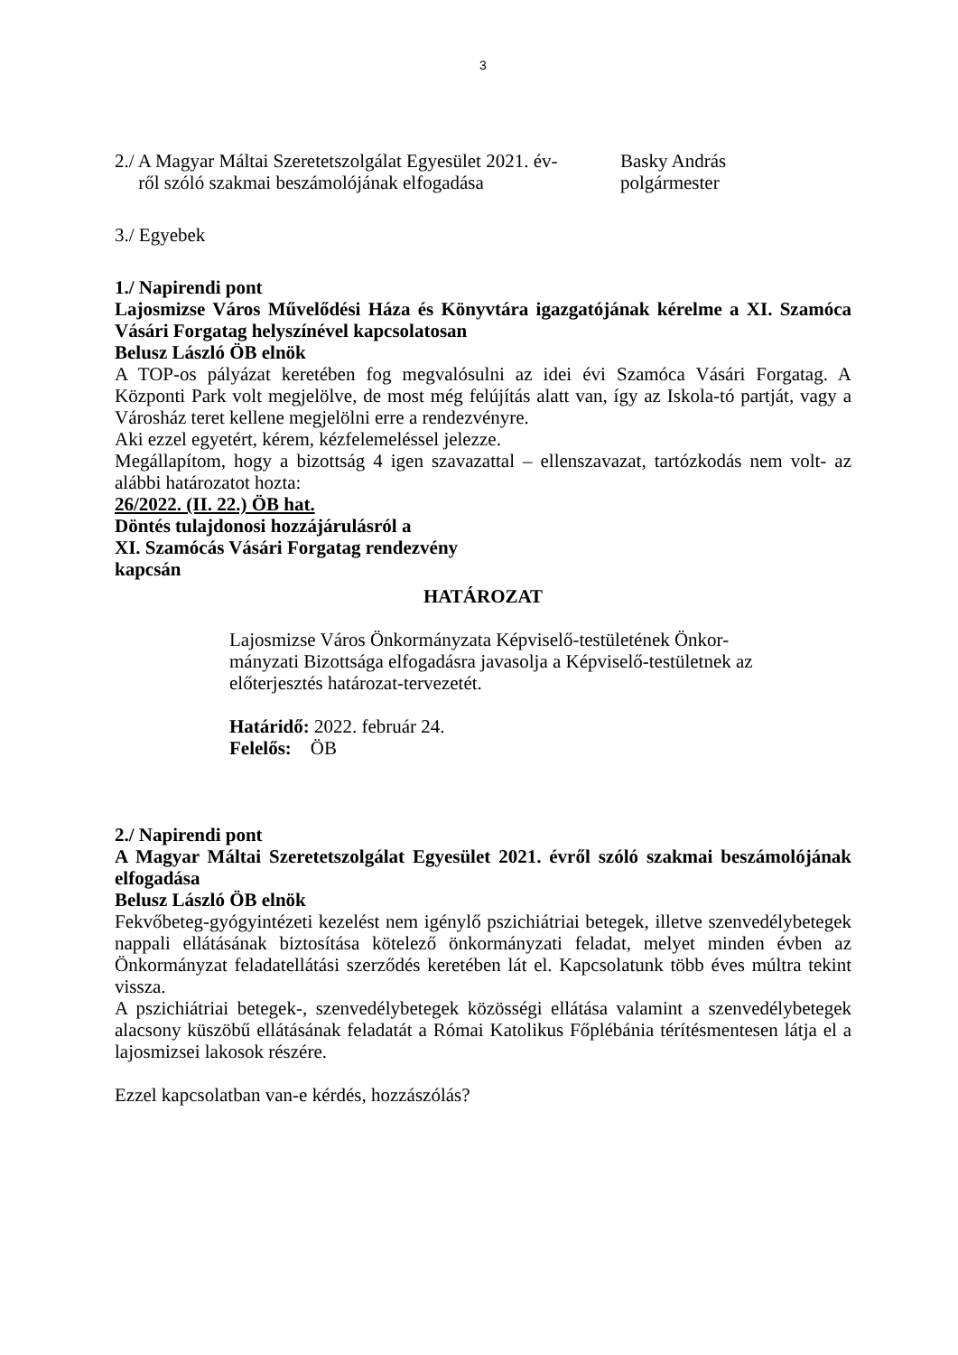3
2./ A Magyar Máltai Szeretetszolgálat Egyesület 2021. év-
ről szóló szakmai beszámolójának elfogadása
Basky András
polgármester
3./ Egyebek
1./ Napirendi pont
Lajosmizse Város Művelődési Háza és Könyvtára igazgatójának kérelme a XI. Szamóca Vásári Forgatag helyszínével kapcsolatosan
Belusz László ÖB elnök
A TOP-os pályázat keretében fog megvalósulni az idei évi Szamóca Vásári Forgatag. A Központi Park volt megjelölve, de most még felújítás alatt van, így az Iskola-tó partját, vagy a Városház teret kellene megjelölni erre a rendezvényre.
Aki ezzel egyetért, kérem, kézfelemeléssel jelezze.
Megállapítom, hogy a bizottság 4 igen szavazattal – ellenszavazat, tartózkodás nem volt- az alábbi határozatot hozta:
26/2022. (II. 22.) ÖB hat.
Döntés tulajdonosi hozzájárulásról a
XI. Szamócás Vásári Forgatag rendezvény
kapcsán
HATÁROZAT
Lajosmizse Város Önkormányzata Képviselő-testületének Önkor-mányzati Bizottsága elfogadásra javasolja a Képviselő-testületnek az előterjesztés határozat-tervezetét.
Határidő: 2022. február 24.
Felelős: ÖB
2./ Napirendi pont
A Magyar Máltai Szeretetszolgálat Egyesület 2021. évről szóló szakmai beszámolójának elfogadása
Belusz László ÖB elnök
Fekvőbeteg-gyógyintézeti kezelést nem igénylő pszichiátriai betegek, illetve szenvedélybetegek nappali ellátásának biztosítása kötelező önkormányzati feladat, melyet minden évben az Önkormányzat feladatellátási szerződés keretében lát el. Kapcsolatunk több éves múltra tekint vissza.
A pszichiátriai betegek-, szenvedélybetegek közösségi ellátása valamint a szenvedélybetegek alacsony küszöbű ellátásának feladatát a Római Katolikus Főplébánia térítésmentesen látja el a lajosmizsei lakosok részére.
Ezzel kapcsolatban van-e kérdés, hozzászólás?